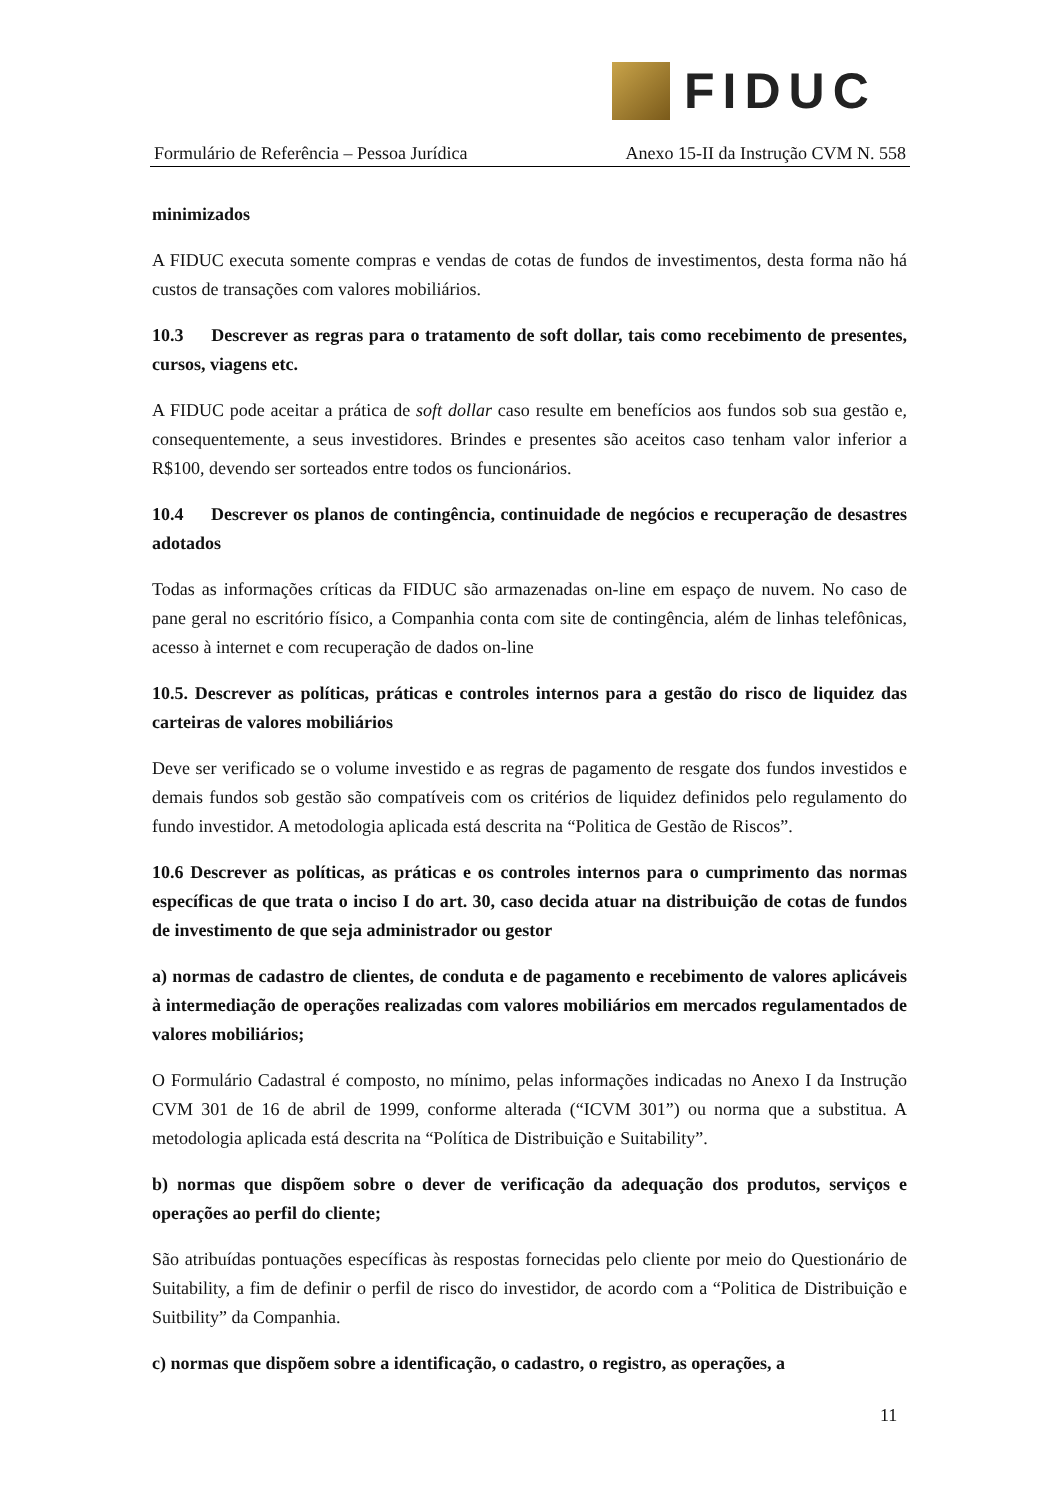FIDUC
Formulário de Referência – Pessoa Jurídica Anexo 15-II da Instrução CVM N. 558
minimizados
A FIDUC executa somente compras e vendas de cotas de fundos de investimentos, desta forma não há custos de transações com valores mobiliários.
10.3 Descrever as regras para o tratamento de soft dollar, tais como recebimento de presentes, cursos, viagens etc.
A FIDUC pode aceitar a prática de soft dollar caso resulte em benefícios aos fundos sob sua gestão e, consequentemente, a seus investidores. Brindes e presentes são aceitos caso tenham valor inferior a R$100, devendo ser sorteados entre todos os funcionários.
10.4 Descrever os planos de contingência, continuidade de negócios e recuperação de desastres adotados
Todas as informações críticas da FIDUC são armazenadas on-line em espaço de nuvem. No caso de pane geral no escritório físico, a Companhia conta com site de contingência, além de linhas telefônicas, acesso à internet e com recuperação de dados on-line
10.5. Descrever as políticas, práticas e controles internos para a gestão do risco de liquidez das carteiras de valores mobiliários
Deve ser verificado se o volume investido e as regras de pagamento de resgate dos fundos investidos e demais fundos sob gestão são compatíveis com os critérios de liquidez definidos pelo regulamento do fundo investidor. A metodologia aplicada está descrita na “Politica de Gestão de Riscos”.
10.6 Descrever as políticas, as práticas e os controles internos para o cumprimento das normas específicas de que trata o inciso I do art. 30, caso decida atuar na distribuição de cotas de fundos de investimento de que seja administrador ou gestor
a) normas de cadastro de clientes, de conduta e de pagamento e recebimento de valores aplicáveis à intermediação de operações realizadas com valores mobiliários em mercados regulamentados de valores mobiliários;
O Formulário Cadastral é composto, no mínimo, pelas informações indicadas no Anexo I da Instrução CVM 301 de 16 de abril de 1999, conforme alterada (“ICVM 301”) ou norma que a substitua. A metodologia aplicada está descrita na “Política de Distribuição e Suitability”.
b) normas que dispõem sobre o dever de verificação da adequação dos produtos, serviços e operações ao perfil do cliente;
São atribuídas pontuações específicas às respostas fornecidas pelo cliente por meio do Questionário de Suitability, a fim de definir o perfil de risco do investidor, de acordo com a “Politica de Distribuição e Suitbility” da Companhia.
c) normas que dispõem sobre a identificação, o cadastro, o registro, as operações, a
11